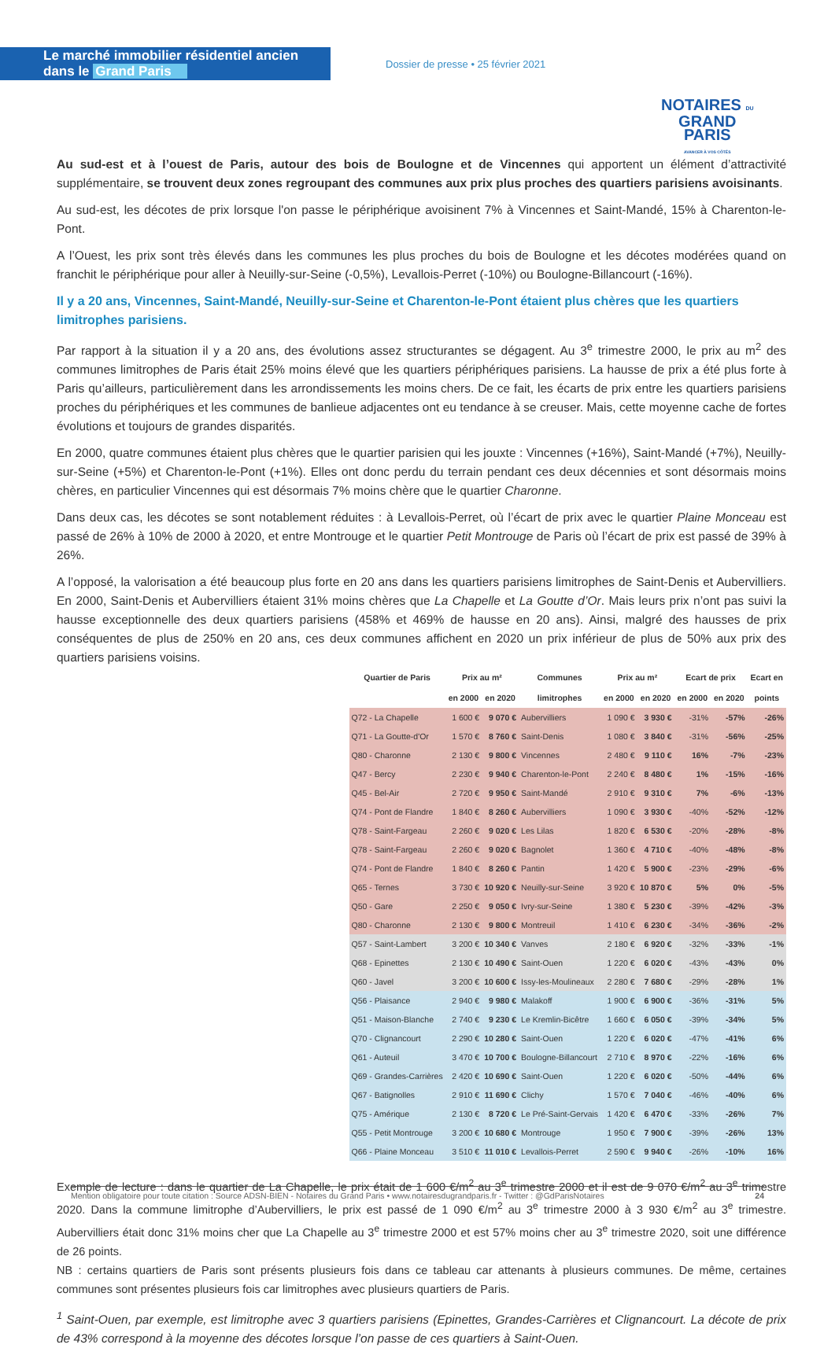Le marché immobilier résidentiel ancien dans le Grand Paris
Dossier de presse • 25 février 2021
NOTAIRES DU
GRAND
PARIS
AVANCER À VOS CÔTÉS
Au sud-est et à l’ouest de Paris, autour des bois de Boulogne et de Vincennes qui apportent un élément d’attractivité supplémentaire, se trouvent deux zones regroupant des communes aux prix plus proches des quartiers parisiens avoisinants.
Au sud-est, les décotes de prix lorsque l'on passe le périphérique avoisinent 7% à Vincennes et Saint-Mandé, 15% à Charenton-le-Pont.
A l’Ouest, les prix sont très élevés dans les communes les plus proches du bois de Boulogne et les décotes modérées quand on franchit le périphérique pour aller à Neuilly-sur-Seine (-0,5%), Levallois-Perret (-10%) ou Boulogne-Billancourt (-16%).
Il y a 20 ans, Vincennes, Saint-Mandé, Neuilly-sur-Seine et Charenton-le-Pont étaient plus chères que les quartiers limitrophes parisiens.
Par rapport à la situation il y a 20 ans, des évolutions assez structurantes se dégagent. Au 3<sup>e</sup> trimestre 2000, le prix au m<sup>2</sup> des communes limitrophes de Paris était 25% moins élevé que les quartiers périphériques parisiens. La hausse de prix a été plus forte à Paris qu’ailleurs, particulièrement dans les arrondissements les moins chers. De ce fait, les écarts de prix entre les quartiers parisiens proches du périphériques et les communes de banlieue adjacentes ont eu tendance à se creuser. Mais, cette moyenne cache de fortes évolutions et toujours de grandes disparités.
En 2000, quatre communes étaient plus chères que le quartier parisien qui les jouxte : Vincennes (+16%), Saint-Mandé (+7%), Neuilly-sur-Seine (+5%) et Charenton-le-Pont (+1%). Elles ont donc perdu du terrain pendant ces deux décennies et sont désormais moins chères, en particulier Vincennes qui est désormais 7% moins chère que le quartier Charonne.
Dans deux cas, les décotes se sont notablement réduites : à Levallois-Perret, où l’écart de prix avec le quartier Plaine Monceau est passé de 26% à 10% de 2000 à 2020, et entre Montrouge et le quartier Petit Montrouge de Paris où l’écart de prix est passé de 39% à 26%.
A l’opposé, la valorisation a été beaucoup plus forte en 20 ans dans les quartiers parisiens limitrophes de Saint-Denis et Aubervilliers. En 2000, Saint-Denis et Aubervilliers étaient 31% moins chères que La Chapelle et La Goutte d’Or. Mais leurs prix n’ont pas suivi la hausse exceptionnelle des deux quartiers parisiens (458% et 469% de hausse en 20 ans). Ainsi, malgré des hausses de prix conséquentes de plus de 250% en 20 ans, ces deux communes affichent en 2020 un prix inférieur de plus de 50% aux prix des quartiers parisiens voisins.
| Quartier de Paris | Prix au m² | | Communes | Prix au m² | | Ecart de prix | | Ecart en |
| --- | --- | --- | --- | --- | --- | --- | --- | --- |
| | en 2000 | en 2020 | limitrophes | en 2000 | en 2020 | en 2000 | en 2020 | points |
| Q72 - La Chapelle | 1 600 € | 9 070 € | Aubervilliers | 1 090 € | 3 930 € | -31% | -57% | -26% |
| Q71 - La Goutte-d'Or | 1 570 € | 8 760 € | Saint-Denis | 1 080 € | 3 840 € | -31% | -56% | -25% |
| Q80 - Charonne | 2 130 € | 9 800 € | Vincennes | 2 480 € | 9 110 € | 16% | -7% | -23% |
| Q47 - Bercy | 2 230 € | 9 940 € | Charenton-le-Pont | 2 240 € | 8 480 € | 1% | -15% | -16% |
| Q45 - Bel-Air | 2 720 € | 9 950 € | Saint-Mandé | 2 910 € | 9 310 € | 7% | -6% | -13% |
| Q74 - Pont de Flandre | 1 840 € | 8 260 € | Aubervilliers | 1 090 € | 3 930 € | -40% | -52% | -12% |
| Q78 - Saint-Fargeau | 2 260 € | 9 020 € | Les Lilas | 1 820 € | 6 530 € | -20% | -28% | -8% |
| Q78 - Saint-Fargeau | 2 260 € | 9 020 € | Bagnolet | 1 360 € | 4 710 € | -40% | -48% | -8% |
| Q74 - Pont de Flandre | 1 840 € | 8 260 € | Pantin | 1 420 € | 5 900 € | -23% | -29% | -6% |
| Q65 - Ternes | 3 730 € | 10 920 € | Neuilly-sur-Seine | 3 920 € | 10 870 € | 5% | 0% | -5% |
| Q50 - Gare | 2 250 € | 9 050 € | Ivry-sur-Seine | 1 380 € | 5 230 € | -39% | -42% | -3% |
| Q80 - Charonne | 2 130 € | 9 800 € | Montreuil | 1 410 € | 6 230 € | -34% | -36% | -2% |
| Q57 - Saint-Lambert | 3 200 € | 10 340 € | Vanves | 2 180 € | 6 920 € | -32% | -33% | -1% |
| Q68 - Epinettes | 2 130 € | 10 490 € | Saint-Ouen | 1 220 € | 6 020 € | -43% | -43% | 0% |
| Q60 - Javel | 3 200 € | 10 600 € | Issy-les-Moulineaux | 2 280 € | 7 680 € | -29% | -28% | 1% |
| Q56 - Plaisance | 2 940 € | 9 980 € | Malakoff | 1 900 € | 6 900 € | -36% | -31% | 5% |
| Q51 - Maison-Blanche | 2 740 € | 9 230 € | Le Kremlin-Bicêtre | 1 660 € | 6 050 € | -39% | -34% | 5% |
| Q70 - Clignancourt | 2 290 € | 10 280 € | Saint-Ouen | 1 220 € | 6 020 € | -47% | -41% | 6% |
| Q61 - Auteuil | 3 470 € | 10 700 € | Boulogne-Billancourt | 2 710 € | 8 970 € | -22% | -16% | 6% |
| Q69 - Grandes-Carrières | 2 420 € | 10 690 € | Saint-Ouen | 1 220 € | 6 020 € | -50% | -44% | 6% |
| Q67 - Batignolles | 2 910 € | 11 690 € | Clichy | 1 570 € | 7 040 € | -46% | -40% | 6% |
| Q75 - Amérique | 2 130 € | 8 720 € | Le Pré-Saint-Gervais | 1 420 € | 6 470 € | -33% | -26% | 7% |
| Q55 - Petit Montrouge | 3 200 € | 10 680 € | Montrouge | 1 950 € | 7 900 € | -39% | -26% | 13% |
| Q66 - Plaine Monceau | 3 510 € | 11 010 € | Levallois-Perret | 2 590 € | 9 940 € | -26% | -10% | 16% |
Exemple de lecture : dans le quartier de La Chapelle, le prix était de 1 600 €/m<sup>2</sup> au 3<sup>e</sup> trimestre 2000 et il est de 9 070 €/m<sup>2</sup> au 3<sup>e</sup> trimestre 2020. Dans la commune limitrophe d’Aubervilliers, le prix est passé de 1 090 €/m<sup>2</sup> au 3<sup>e</sup> trimestre 2000 à 3 930 €/m<sup>2</sup> au 3<sup>e</sup> trimestre. Aubervilliers était donc 31% moins cher que La Chapelle au 3<sup>e</sup> trimestre 2000 et est 57% moins cher au 3<sup>e</sup> trimestre 2020, soit une différence de 26 points.
NB : certains quartiers de Paris sont présents plusieurs fois dans ce tableau car attenants à plusieurs communes. De même, certaines communes sont présentes plusieurs fois car limitrophes avec plusieurs quartiers de Paris.
<sup>1</sup> Saint-Ouen, par exemple, est limitrophe avec 3 quartiers parisiens (Epinettes, Grandes-Carrières et Clignancourt. La décote de prix de 43% correspond à la moyenne des décotes lorsque l’on passe de ces quartiers à Saint-Ouen.
Mention obligatoire pour toute citation : Source ADSN-BIEN - Notaires du Grand Paris • www.notairesdugrandparis.fr - Twitter : @GdParisNotaires 24